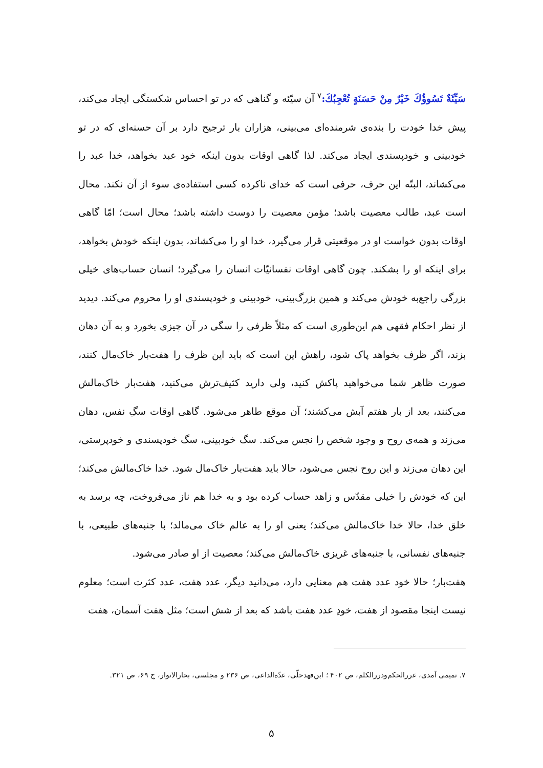سَيِّئَةٌ تَسُوؤُكَ خَيْرٌ مِنْ حَسَنَةٍ تُعْجِبُكَ:<sup>۷</sup> آن سیّئه و گناهی که در تو احساس شکستگی ایجاد می‌کند، پیش خدا خودت را بنده‌ی شرمنده‌ای می‌بینی، هزاران بار ترجیح دارد بر آن حسنه‌ای که در تو خودبینی و خودپسندی ایجاد می‌کند. لذا گاهی اوقات بدون اینکه خود عبد بخواهد، خدا عبد را می‌کشاند، البتّه این حرف، حرفی است که خدای ناکرده کسی استفاده‌ی سوء از آن نکند. محال است عبد، طالب معصیت باشد؛ مؤمن معصیت را دوست داشته باشد؛ محال است؛ امّا گاهی اوقات بدون خواست او در موقعیتی قرار می‌گیرد، خدا او را می‌کشاند، بدون اینکه خودش بخواهد، برای اینکه او را بشکند. چون گاهی اوقات نفسانیّات انسان را می‌گیرد؛ انسان حساب‌های خیلی بزرگی راجع‌به خودش می‌کند و همین بزرگ‌بینی، خودبینی و خودپسندی او را محروم می‌کند. دیدید از نظر احکام فقهی هم این‌طوری است که مثلاً ظرفی را سگی در آن چیزی بخورد و به آن دهان بزند، اگر ظرف بخواهد پاک شود، راهش این است که باید این ظرف را هفت‌بار خاک‌مال کنند، صورت ظاهر شما می‌خواهید پاکش کنید، ولی دارید کثیف‌ترش می‌کنید، هفت‌بار خاک‌مالش می‌کنند، بعد از بار هفتم آبش می‌کشند؛ آن موقع طاهر می‌شود. گاهی اوقات سگِ نفس، دهان می‌زند و همه‌ی روح و وجود شخص را نجس می‌کند. سگ خودبینی، سگ خودپسندی و خودپرستی، این دهان می‌زند و این روح نجس می‌شود، حالا باید هفت‌بار خاک‌مال شود. خدا خاک‌مالش می‌کند؛ این که خودش را خیلی مقدّس و زاهد حساب کرده بود و به خدا هم ناز می‌فروخت، چه برسد به خلق خدا، حالا خدا خاک‌مالش می‌کند؛ یعنی او را به عالم خاک می‌مالد؛ با جنبه‌های طبیعی، با جنبه‌های نفسانی، با جنبه‌های غریزی خاک‌مالش می‌کند؛ معصیت از او صادر می‌شود.
هفت‌بار؛ حالا خود عدد هفت هم معنایی دارد، می‌دانید دیگر، عدد هفت، عدد کثرت است؛ معلوم نیست اینجا مقصود از هفت، خودِ عدد هفت باشد که بعد از شش است؛ مثل هفت آسمان، هفت
۷. تمیمی آمدی، غررالحکم‌ودررالکلم، ص ۴۰۲ ؛ ابن‌فهدحلّی، عدّة‌الداعی، ص ۲۳۶ و مجلسی، بحارالانوار، ج ۶۹، ص ۳۲۱.
۵